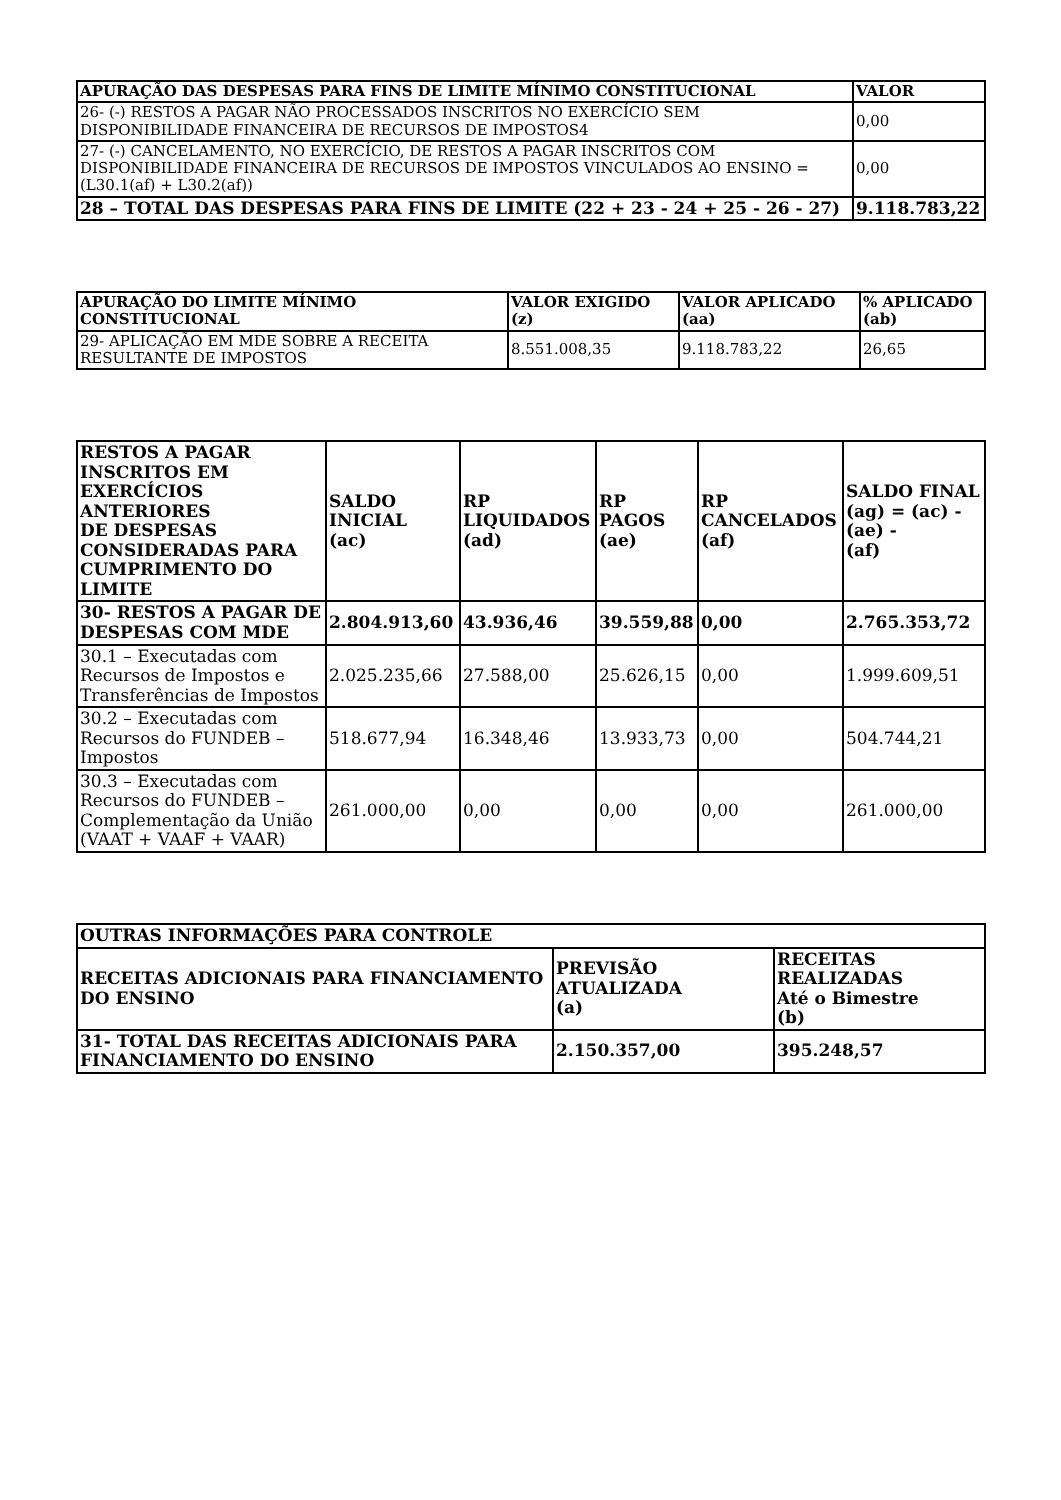| APURAÇÃO DAS DESPESAS PARA FINS DE LIMITE MÍNIMO CONSTITUCIONAL | VALOR |
| --- | --- |
| 26- (-) RESTOS A PAGAR NÃO PROCESSADOS INSCRITOS NO EXERCÍCIO SEM DISPONIBILIDADE FINANCEIRA DE RECURSOS DE IMPOSTOS4 | 0,00 |
| 27- (-) CANCELAMENTO, NO EXERCÍCIO, DE RESTOS A PAGAR INSCRITOS COM DISPONIBILIDADE FINANCEIRA DE RECURSOS DE IMPOSTOS VINCULADOS AO ENSINO = (L30.1(af) + L30.2(af)) | 0,00 |
| 28 – TOTAL DAS DESPESAS PARA FINS DE LIMITE (22 + 23 - 24 + 25 - 26 - 27) | 9.118.783,22 |
| APURAÇÃO DO LIMITE MÍNIMO CONSTITUCIONAL | VALOR EXIGIDO (z) | VALOR APLICADO (aa) | % APLICADO (ab) |
| --- | --- | --- | --- |
| 29- APLICAÇÃO EM MDE SOBRE A RECEITA RESULTANTE DE IMPOSTOS | 8.551.008,35 | 9.118.783,22 | 26,65 |
| RESTOS A PAGAR INSCRITOS EM EXERCÍCIOS ANTERIORES DE DESPESAS CONSIDERADAS PARA CUMPRIMENTO DO LIMITE | SALDO INICIAL (ac) | RP LIQUIDADOS (ad) | RP PAGOS (ae) | RP CANCELADOS (af) | SALDO FINAL (ag) = (ac) - (ae) - (af) |
| --- | --- | --- | --- | --- | --- |
| 30- RESTOS A PAGAR DE DESPESAS COM MDE | 2.804.913,60 | 43.936,46 | 39.559,88 | 0,00 | 2.765.353,72 |
| 30.1 – Executadas com Recursos de Impostos e Transferências de Impostos | 2.025.235,66 | 27.588,00 | 25.626,15 | 0,00 | 1.999.609,51 |
| 30.2 – Executadas com Recursos do FUNDEB – Impostos | 518.677,94 | 16.348,46 | 13.933,73 | 0,00 | 504.744,21 |
| 30.3 – Executadas com Recursos do FUNDEB – Complementação da União (VAAT + VAAF + VAAR) | 261.000,00 | 0,00 | 0,00 | 0,00 | 261.000,00 |
| OUTRAS INFORMAÇÕES PARA CONTROLE | | |
| --- | --- | --- |
| RECEITAS ADICIONAIS PARA FINANCIAMENTO DO ENSINO | PREVISÃO ATUALIZADA (a) | RECEITAS REALIZADAS Até o Bimestre (b) |
| 31- TOTAL DAS RECEITAS ADICIONAIS PARA FINANCIAMENTO DO ENSINO | 2.150.357,00 | 395.248,57 |